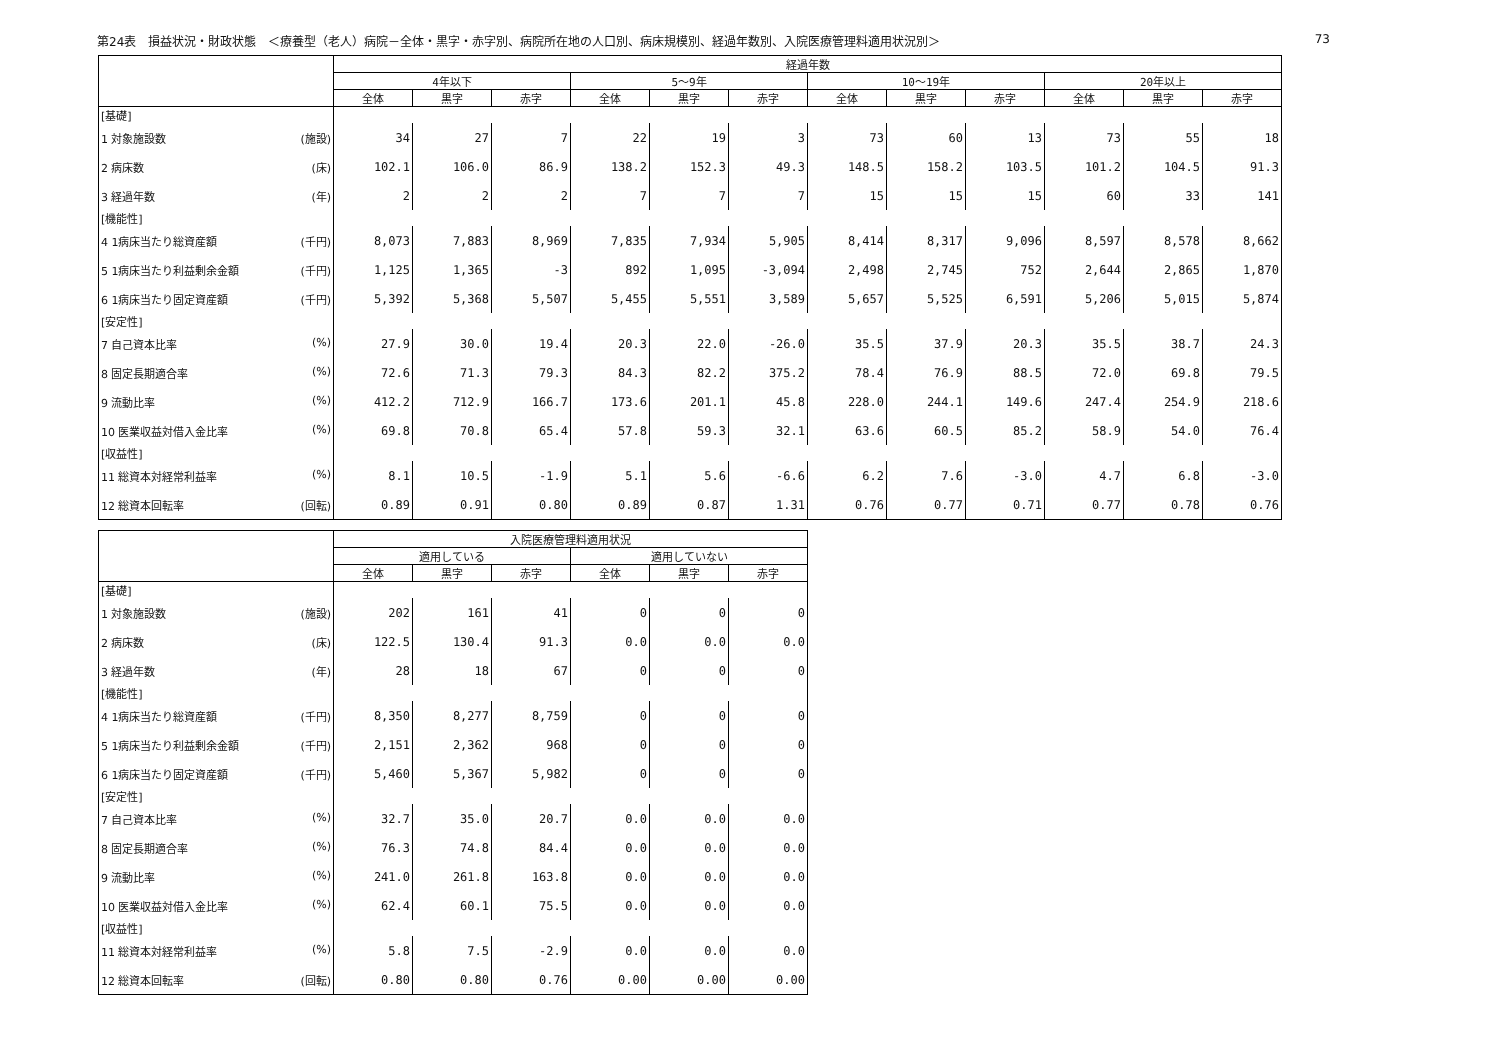第24表　損益状況・財政状態　＜療養型（老人）病院－全体・黒字・赤字別、病院所在地の人口別、病床規模別、経過年数別、入院医療管理料適用状況別＞ 73
| | 経過年数 | | | | | | | | | | | |
| --- | --- | --- | --- | --- | --- | --- | --- | --- | --- | --- | --- | --- |
| | 4年以下 | | | 5～9年 | | | 10～19年 | | | 20年以上 | | |
| | 全体 | 黒字 | 赤字 | 全体 | 黒字 | 赤字 | 全体 | 黒字 | 赤字 | 全体 | 黒字 | 赤字 |
| [基礎] | | | | | | | | | | | | |
| 1 対象施設数 (施設) | 34 | 27 | 7 | 22 | 19 | 3 | 73 | 60 | 13 | 73 | 55 | 18 |
| 2 病床数 (床) | 102.1 | 106.0 | 86.9 | 138.2 | 152.3 | 49.3 | 148.5 | 158.2 | 103.5 | 101.2 | 104.5 | 91.3 |
| 3 経過年数 (年) | 2 | 2 | 2 | 7 | 7 | 7 | 15 | 15 | 15 | 60 | 33 | 141 |
| [機能性] | | | | | | | | | | | | |
| 4 1病床当たり総資産額 (千円) | 8,073 | 7,883 | 8,969 | 7,835 | 7,934 | 5,905 | 8,414 | 8,317 | 9,096 | 8,597 | 8,578 | 8,662 |
| 5 1病床当たり利益剰余金額 (千円) | 1,125 | 1,365 | -3 | 892 | 1,095 | -3,094 | 2,498 | 2,745 | 752 | 2,644 | 2,865 | 1,870 |
| 6 1病床当たり固定資産額 (千円) | 5,392 | 5,368 | 5,507 | 5,455 | 5,551 | 3,589 | 5,657 | 5,525 | 6,591 | 5,206 | 5,015 | 5,874 |
| [安定性] | | | | | | | | | | | | |
| 7 自己資本比率 (%) | 27.9 | 30.0 | 19.4 | 20.3 | 22.0 | -26.0 | 35.5 | 37.9 | 20.3 | 35.5 | 38.7 | 24.3 |
| 8 固定長期適合率 (%) | 72.6 | 71.3 | 79.3 | 84.3 | 82.2 | 375.2 | 78.4 | 76.9 | 88.5 | 72.0 | 69.8 | 79.5 |
| 9 流動比率 (%) | 412.2 | 712.9 | 166.7 | 173.6 | 201.1 | 45.8 | 228.0 | 244.1 | 149.6 | 247.4 | 254.9 | 218.6 |
| 10 医業収益対借入金比率 (%) | 69.8 | 70.8 | 65.4 | 57.8 | 59.3 | 32.1 | 63.6 | 60.5 | 85.2 | 58.9 | 54.0 | 76.4 |
| [収益性] | | | | | | | | | | | | |
| 11 総資本対経常利益率 (%) | 8.1 | 10.5 | -1.9 | 5.1 | 5.6 | -6.6 | 6.2 | 7.6 | -3.0 | 4.7 | 6.8 | -3.0 |
| 12 総資本回転率 (回転) | 0.89 | 0.91 | 0.80 | 0.89 | 0.87 | 1.31 | 0.76 | 0.77 | 0.71 | 0.77 | 0.78 | 0.76 |
| | 入院医療管理料適用状況 | | | | | |
| --- | --- | --- | --- | --- | --- | --- |
| | 適用している | | | 適用していない | | |
| | 全体 | 黒字 | 赤字 | 全体 | 黒字 | 赤字 |
| [基礎] | | | | | | |
| 1 対象施設数 (施設) | 202 | 161 | 41 | 0 | 0 | 0 |
| 2 病床数 (床) | 122.5 | 130.4 | 91.3 | 0.0 | 0.0 | 0.0 |
| 3 経過年数 (年) | 28 | 18 | 67 | 0 | 0 | 0 |
| [機能性] | | | | | | |
| 4 1病床当たり総資産額 (千円) | 8,350 | 8,277 | 8,759 | 0 | 0 | 0 |
| 5 1病床当たり利益剰余金額 (千円) | 2,151 | 2,362 | 968 | 0 | 0 | 0 |
| 6 1病床当たり固定資産額 (千円) | 5,460 | 5,367 | 5,982 | 0 | 0 | 0 |
| [安定性] | | | | | | |
| 7 自己資本比率 (%) | 32.7 | 35.0 | 20.7 | 0.0 | 0.0 | 0.0 |
| 8 固定長期適合率 (%) | 76.3 | 74.8 | 84.4 | 0.0 | 0.0 | 0.0 |
| 9 流動比率 (%) | 241.0 | 261.8 | 163.8 | 0.0 | 0.0 | 0.0 |
| 10 医業収益対借入金比率 (%) | 62.4 | 60.1 | 75.5 | 0.0 | 0.0 | 0.0 |
| [収益性] | | | | | | |
| 11 総資本対経常利益率 (%) | 5.8 | 7.5 | -2.9 | 0.0 | 0.0 | 0.0 |
| 12 総資本回転率 (回転) | 0.80 | 0.80 | 0.76 | 0.00 | 0.00 | 0.00 |